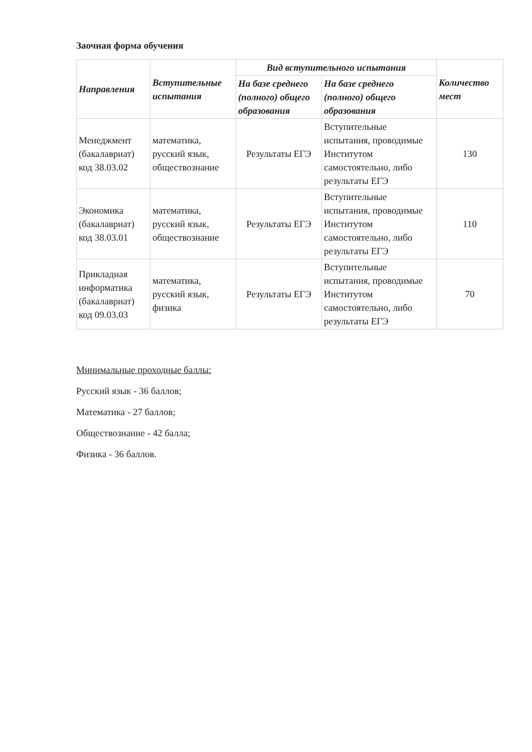Заочная форма обучения
| Направления | Вступительные испытания | Вид вступительного испытания | | Количество мест |
| --- | --- | --- | --- | --- |
| | | На базе среднего (полного) общего образования | На базе среднего (полного) общего образования | |
| Менеджмент (бакалавриат) код 38.03.02 | математика, русский язык, обществознание | Результаты ЕГЭ | Вступительные испытания, проводимые Институтом самостоятельно, либо результаты ЕГЭ | 130 |
| Экономика (бакалавриат) код 38.03.01 | математика, русский язык, обществознание | Результаты ЕГЭ | Вступительные испытания, проводимые Институтом самостоятельно, либо результаты ЕГЭ | 110 |
| Прикладная информатика (бакалавриат) код 09.03.03 | математика, русский язык, физика | Результаты ЕГЭ | Вступительные испытания, проводимые Институтом самостоятельно, либо результаты ЕГЭ | 70 |
Минимальные проходные баллы:
Русский язык - 36 баллов;
Математика - 27 баллов;
Обществознание - 42 балла;
Физика - 36 баллов.